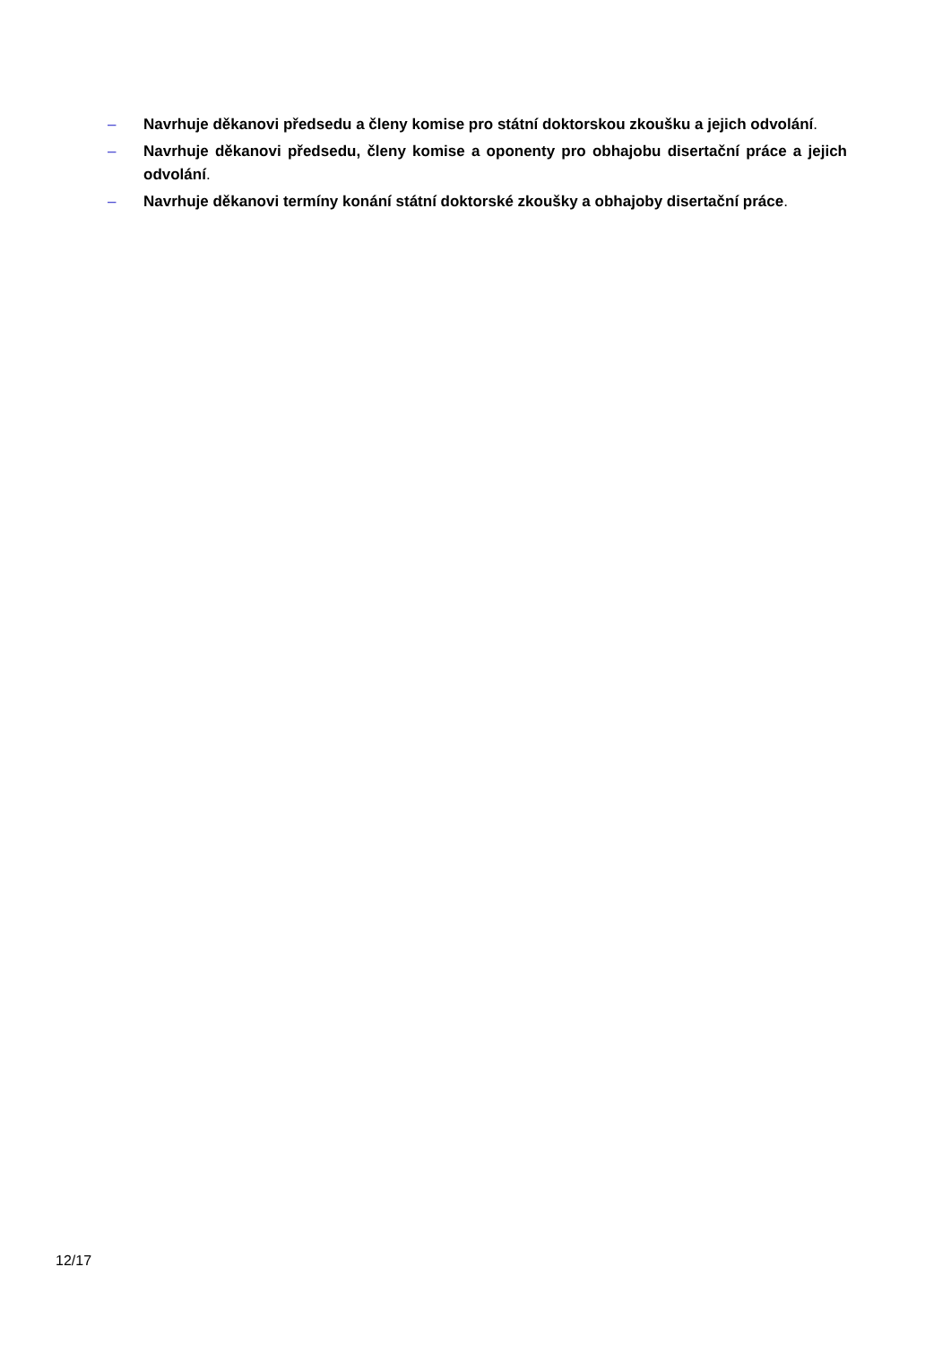– Navrhuje děkanovi předsedu a členy komise pro státní doktorskou zkoušku a jejich odvolání.
– Navrhuje děkanovi předsedu, členy komise a oponenty pro obhajobu disertační práce a jejich odvolání.
– Navrhuje děkanovi termíny konání státní doktorské zkoušky a obhajoby disertační práce.
12/17